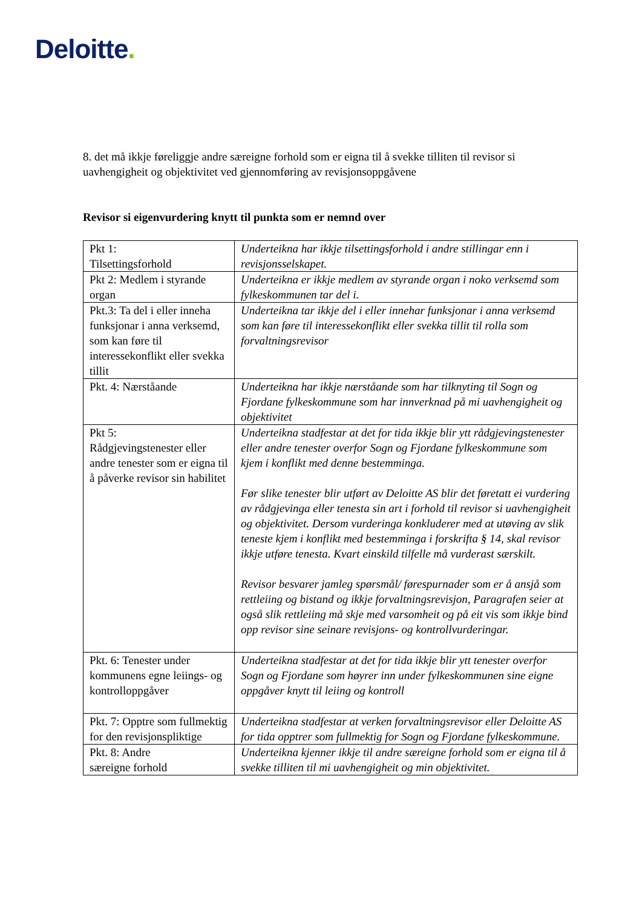Deloitte.
8. det må ikkje føreliggje andre særeigne forhold som er eigna til å svekke tilliten til revisor si uavhengigheit og objektivitet ved gjennomføring av revisjonsoppgåvene
Revisor si eigenvurdering knytt til punkta som er nemnd over
| Pkt 1: Tilsettingsforhold | Underteikna har ikkje tilsettingsforhold i andre stillingar enn i revisjonsselskapet. |
| Pkt 2: Medlem i styrande organ | Underteikna er ikkje medlem av styrande organ i noko verksemd som fylkeskommunen tar del i. |
| Pkt.3: Ta del i eller inneha funksjonar i anna verksemd, som kan føre til interessekonflikt eller svekka tillit | Underteikna tar ikkje del i eller innehar funksjonar i anna verksemd som kan føre til interessekonflikt eller svekka tillit til rolla som forvaltningsrevisor |
| Pkt. 4: Nærståande | Underteikna har ikkje nærståande som har tilknyting til Sogn og Fjordane fylkeskommune som har innverknad på mi uavhengigheit og objektivitet |
| Pkt 5: Rådgjevingstenester eller andre tenester som er eigna til å påverke revisor sin habilitet | Underteikna stadfestar at det for tida ikkje blir ytt rådgjevingstenester eller andre tenester overfor Sogn og Fjordane fylkeskommune som kjem i konflikt med denne bestemminga. Før slike tenester blir utført av Deloitte AS blir det føretatt ei vurdering av rådgjevinga eller tenesta sin art i forhold til revisor si uavhengigheit og objektivitet. Dersom vurderinga konkluderer med at utøving av slik teneste kjem i konflikt med bestemminga i forskrifta § 14, skal revisor ikkje utføre tenesta. Kvart einskild tilfelle må vurderast særskilt. Revisor besvarer jamleg spørsmål/ førespurnader som er å ansjå som rettleiing og bistand og ikkje forvaltningsrevisjon, Paragrafen seier at også slik rettleiing må skje med varsomheit og på eit vis som ikkje bind opp revisor sine seinare revisjons- og kontrollvurderingar. |
| Pkt. 6: Tenester under kommunens egne leiings- og kontrolloppgåver | Underteikna stadfestar at det for tida ikkje blir ytt tenester overfor Sogn og Fjordane som høyrer inn under fylkeskommunen sine eigne oppgåver knytt til leiing og kontroll |
| Pkt. 7: Opptre som fullmektig for den revisjonspliktige | Underteikna stadfestar at verken forvaltningsrevisor eller Deloitte AS for tida opptrer som fullmektig for Sogn og Fjordane fylkeskommune. |
| Pkt. 8: Andre særeigne forhold | Underteikna kjenner ikkje til andre særeigne forhold som er eigna til å svekke tilliten til mi uavhengigheit og min objektivitet. |